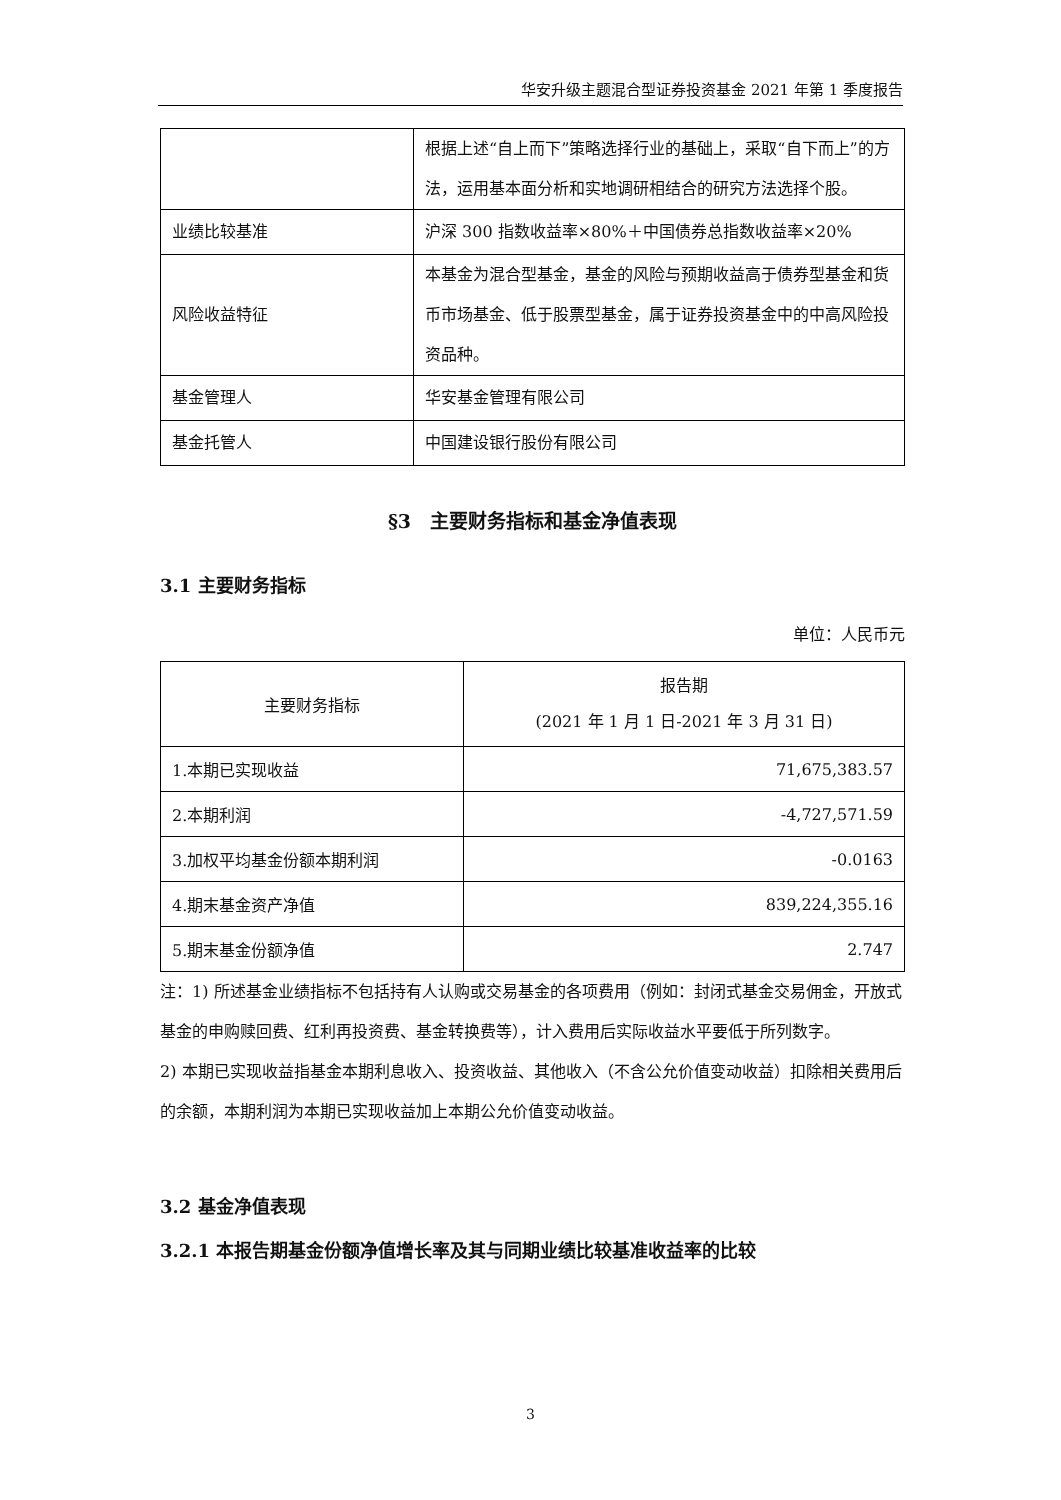华安升级主题混合型证券投资基金 2021 年第 1 季度报告
| | 根据上述“自上而下”策略选择行业的基础上，采取“自下而上”的方法，运用基本面分析和实地调研相结合的研究方法选择个股。 |
| 业绩比较基准 | 沪深 300 指数收益率×80%＋中国债券总指数收益率×20% |
| 风险收益特征 | 本基金为混合型基金，基金的风险与预期收益高于债券型基金和货币市场基金、低于股票型基金，属于证券投资基金中的中高风险投资品种。 |
| 基金管理人 | 华安基金管理有限公司 |
| 基金托管人 | 中国建设银行股份有限公司 |
§3　主要财务指标和基金净值表现
3.1 主要财务指标
单位：人民币元
| 主要财务指标 | 报告期 (2021 年 1 月 1 日-2021 年 3 月 31 日) |
| --- | --- |
| 1.本期已实现收益 | 71,675,383.57 |
| 2.本期利润 | -4,727,571.59 |
| 3.加权平均基金份额本期利润 | -0.0163 |
| 4.期末基金资产净值 | 839,224,355.16 |
| 5.期末基金份额净值 | 2.747 |
注：1) 所述基金业绩指标不包括持有人认购或交易基金的各项费用（例如：封闭式基金交易佣金，开放式基金的申购赎回费、红利再投资费、基金转换费等），计入费用后实际收益水平要低于所列数字。
2) 本期已实现收益指基金本期利息收入、投资收益、其他收入（不含公允价值变动收益）扣除相关费用后的余额，本期利润为本期已实现收益加上本期公允价值变动收益。
3.2 基金净值表现
3.2.1 本报告期基金份额净值增长率及其与同期业绩比较基准收益率的比较
3